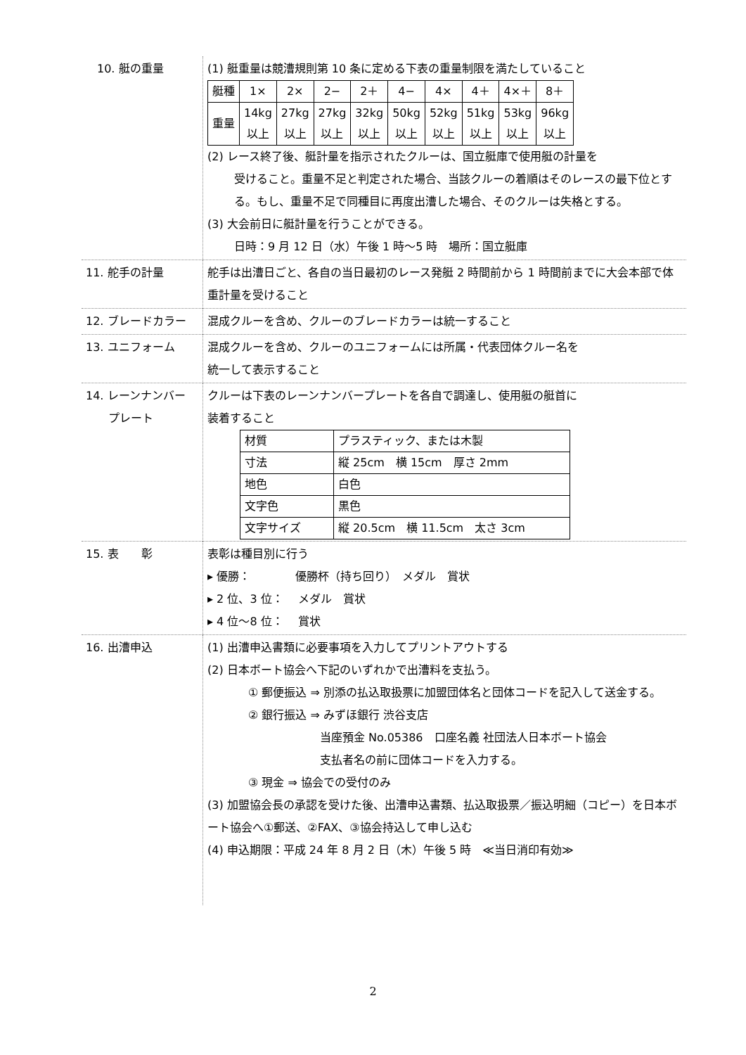| 10. 艇の重量 | (1) 艇重量は競漕規則第 10 条に定める下表の重量制限を満たしていること / 艇種 / 1× / 2× / 2− / 2＋ / 4− / 4× / 4＋ / 4×＋ / 8＋ / / 重量 / 14kg 以上 / 27kg 以上 / 27kg 以上 / 32kg 以上 / 50kg 以上 / 52kg 以上 / 51kg 以上 / 53kg 以上 / 96kg 以上 / (2) レース終了後、艇計量を指示されたクルーは、国立艇庫で使用艇の計量を 受けること。重量不足と判定された場合、当該クルーの着順はそのレースの最下位とする。もし、重量不足で同種目に再度出漕した場合、そのクルーは失格とする。 (3) 大会前日に艇計量を行うことができる。 日時：9 月 12 日（水）午後 1 時～5 時 場所：国立艇庫 |
| 11. 舵手の計量 | 舵手は出漕日ごと、各自の当日最初のレース発艇 2 時間前から 1 時間前までに大会本部で体重計量を受けること |
| 12. ブレードカラー | 混成クルーを含め、クルーのブレードカラーは統一すること |
| 13. ユニフォーム | 混成クルーを含め、クルーのユニフォームには所属・代表団体クルー名を 統一して表示すること |
| 14. レーンナンバー プレート | クルーは下表のレーンナンバープレートを各自で調達し、使用艇の艇首に 装着すること / 材質 / プラスティック、または木製 / / 寸法 / 縦 25cm 横 15cm 厚さ 2mm / / 地色 / 白色 / / 文字色 / 黒色 / / 文字サイズ / 縦 20.5cm 横 11.5cm 太さ 3cm / |
| 15. 表 彰 | 表彰は種目別に行う ▸ 優勝： 優勝杯（持ち回り） メダル 賞状 ▸ 2 位、3 位： メダル 賞状 ▸ 4 位～8 位： 賞状 |
| 16. 出漕申込 | (1) 出漕申込書類に必要事項を入力してプリントアウトする (2) 日本ボート協会へ下記のいずれかで出漕料を支払う。 ① 郵便振込 ⇒ 別添の払込取扱票に加盟団体名と団体コードを記入して送金する。 ② 銀行振込 ⇒ みずほ銀行 渋谷支店 当座預金 No.05386 口座名義 社団法人日本ボート協会 支払者名の前に団体コードを入力する。 ③ 現金 ⇒ 協会での受付のみ (3) 加盟協会長の承認を受けた後、出漕申込書類、払込取扱票／振込明細（コピー）を日本ボート協会へ①郵送、②FAX、③協会持込して申し込む (4) 申込期限：平成 24 年 8 月 2 日（木）午後 5 時 ≪当日消印有効≫ |
2